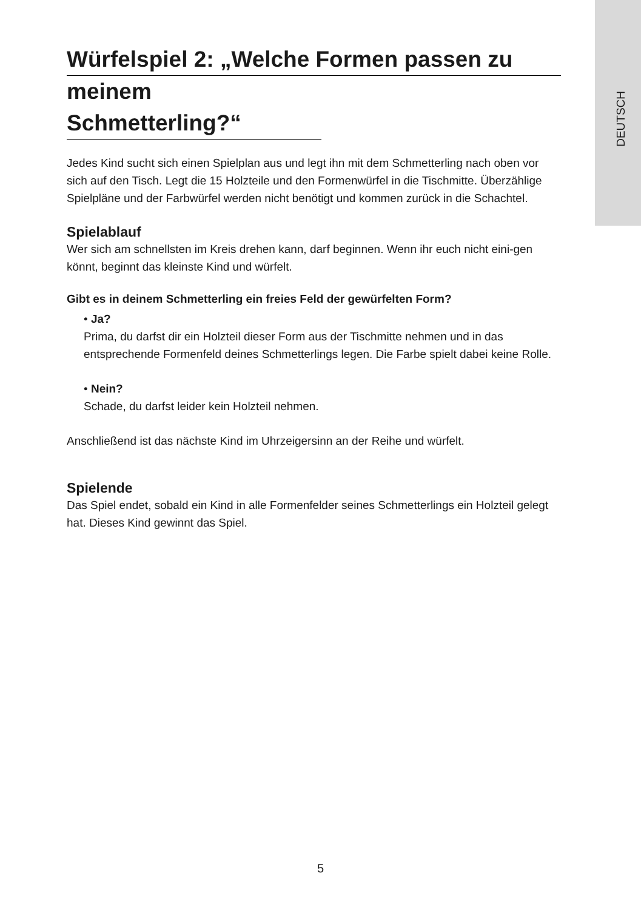DEUTSCH
Würfelspiel 2: „Welche Formen passen zu
meinem Schmetterling?“
Jedes Kind sucht sich einen Spielplan aus und legt ihn mit dem Schmetterling nach oben vor sich auf den Tisch. Legt die 15 Holzteile und den Formenwürfel in die Tischmitte. Überzählige Spielpläne und der Farbwürfel werden nicht benötigt und kommen zurück in die Schachtel.
Spielablauf
Wer sich am schnellsten im Kreis drehen kann, darf beginnen. Wenn ihr euch nicht eini-gen könnt, beginnt das kleinste Kind und würfelt.
Gibt es in deinem Schmetterling ein freies Feld der gewürfelten Form?
• Ja?
Prima, du darfst dir ein Holzteil dieser Form aus der Tischmitte nehmen und in das entsprechende Formenfeld deines Schmetterlings legen. Die Farbe spielt dabei keine Rolle.
• Nein?
Schade, du darfst leider kein Holzteil nehmen.
Anschließend ist das nächste Kind im Uhrzeigersinn an der Reihe und würfelt.
Spielende
Das Spiel endet, sobald ein Kind in alle Formenfelder seines Schmetterlings ein Holzteil gelegt hat. Dieses Kind gewinnt das Spiel.
5